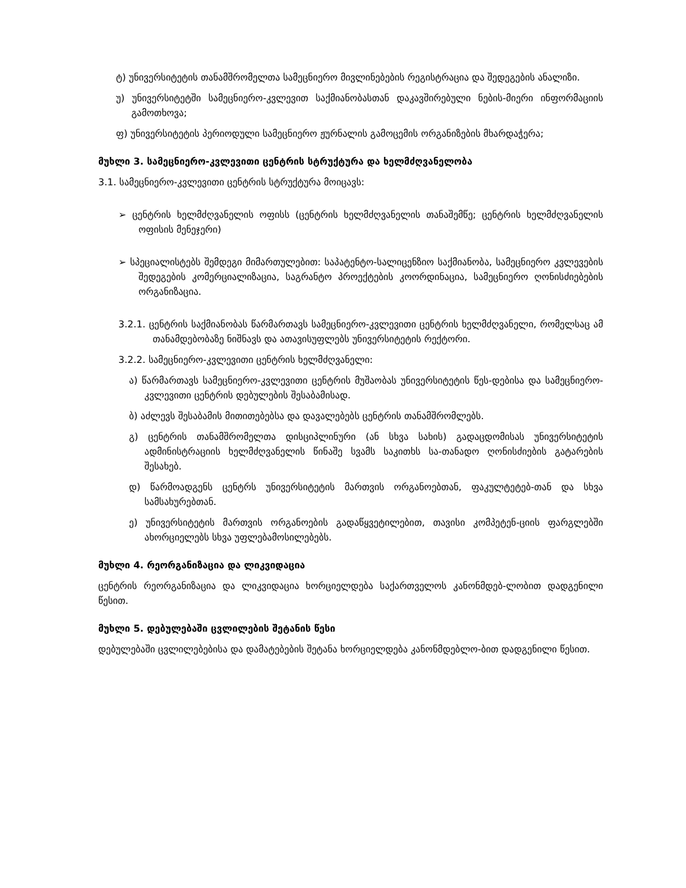ტ) უნივერსიტეტის თანამშრომელთა სამეცნიერო მივლინებების რეგისტრაცია და შედეგების ანალიზი.
უ) უნივერსიტეტში სამეცნიერო-კვლევით საქმიანობასთან დაკავშირებული ნების-მიერი ინფორმაციის გამოთხოვა;
ფ) უნივერსიტეტის პერიოდული სამეცნიერო ჟურნალის გამოცემის ორგანიზების მხარდაჭერა;
მუხლი 3. სამეცნიერო-კვლევითი ცენტრის სტრუქტურა და ხელმძღვანელობა
3.1. სამეცნიერო-კვლევითი ცენტრის სტრუქტურა მოიცავს:
➢ ცენტრის ხელმძღვანელის ოფისს (ცენტრის ხელმძღვანელის თანაშემწე; ცენტრის ხელმძღვანელის ოფისის მენეჯერი)
➢ სპეციალისტებს შემდეგი მიმართულებით: საპატენტო-სალიცენზიო საქმიანობა, სამეცნიერო კვლევების შედეგების კომერციალიზაცია, საგრანტო პროექტების კოორდინაცია, სამეცნიერო ღონისძიებების ორგანიზაცია.
3.2.1. ცენტრის საქმიანობას წარმართავს სამეცნიერო-კვლევითი ცენტრის ხელმძღვანელი, რომელსაც ამ თანამდებობაზე ნიშნავს და ათავისუფლებს უნივერსიტეტის რექტორი.
3.2.2. სამეცნიერო-კვლევითი ცენტრის ხელმძღვანელი:
ა) წარმართავს სამეცნიერო-კვლევითი ცენტრის მუშაობას უნივერსიტეტის წეს-დებისა და სამეცნიერო-კვლევითი ცენტრის დებულების შესაბამისად.
ბ) აძლევს შესაბამის მითითებებსა და დავალებებს ცენტრის თანამშრომლებს.
გ) ცენტრის თანამშრომელთა დისციპლინური (ან სხვა სახის) გადაცდომისას უნივერსიტეტის ადმინისტრაციის ხელმძღვანელის წინაშე სვამს საკითხს სა-თანადო ღონისძიების გატარების შესახებ.
დ) წარმოადგენს ცენტრს უნივერსიტეტის მართვის ორგანოებთან, ფაკულტეტებ-თან და სხვა სამსახურებთან.
ე) უნივერსიტეტის მართვის ორგანოების გადაწყვეტილებით, თავისი კომპეტენ-ციის ფარგლებში ახორციელებს სხვა უფლებამოსილებებს.
მუხლი 4. რეორგანიზაცია და ლიკვიდაცია
ცენტრის რეორგანიზაცია და ლიკვიდაცია ხორციელდება საქართველოს კანონმდებ-ლობით დადგენილი წესით.
მუხლი 5. დებულებაში ცვლილების შეტანის წესი
დებულებაში ცვლილებებისა და დამატებების შეტანა ხორციელდება კანონმდებლო-ბით დადგენილი წესით.